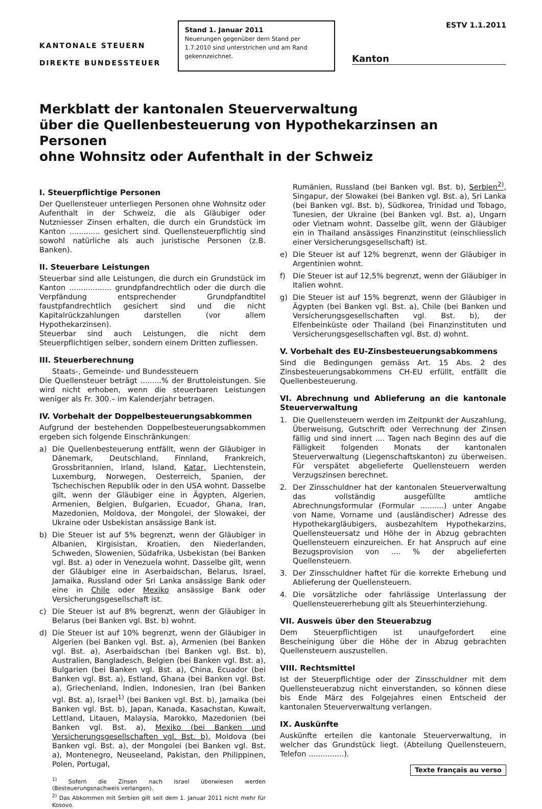KANTONALE STEUERN
DIREKTE BUNDESSTEUER
Stand 1. Januar 2011
Neuerungen gegenüber dem Stand per 1.7.2010 sind unterstrichen und am Rand gekennzeichnet.
ESTV 1.1.2011
Kanton
Merkblatt der kantonalen Steuerverwaltung
über die Quellenbesteuerung von Hypothekarzinsen an Personen
ohne Wohnsitz oder Aufenthalt in der Schweiz
I. Steuerpflichtige Personen
Der Quellensteuer unterliegen Personen ohne Wohnsitz oder Aufenthalt in der Schweiz, die als Gläubiger oder Nutzniesser Zinsen erhalten, die durch ein Grundstück im Kanton ............. gesichert sind. Quellensteuerpflichtig sind sowohl natürliche als auch juristische Personen (z.B. Banken).
II. Steuerbare Leistungen
Steuerbar sind alle Leistungen, die durch ein Grundstück im Kanton .................. grundpfandrechtlich oder die durch die Verpfändung entsprechender Grundpfandtitel faustpfandrechtlich gesichert sind und die nicht Kapitalrückzahlungen darstellen (vor allem Hypothekarzinsen).
Steuerbar sind auch Leistungen, die nicht dem Steuerpflichtigen selber, sondern einem Dritten zufliessen.
III. Steuerberechnung
Staats-, Gemeinde- und Bundessteuern
Die Quellensteuer beträgt .........% der Bruttoleistungen. Sie wird nicht erhoben, wenn die steuerbaren Leistungen weniger als Fr. 300.– im Kalenderjahr betragen.
IV. Vorbehalt der Doppelbesteuerungsabkommen
Aufgrund der bestehenden Doppelbesteuerungsabkommen ergeben sich folgende Einschränkungen:
a) Die Quellenbesteuerung entfällt, wenn der Gläubiger in Dänemark, Deutschland, Finnland, Frankreich, Grossbritannien, Irland, Island, Katar, Liechtenstein, Luxemburg, Norwegen, Oesterreich, Spanien, der Tschechischen Republik oder in den USA wohnt. Dasselbe gilt, wenn der Gläubiger eine in Ägypten, Algerien, Armenien, Belgien, Bulgarien, Ecuador, Ghana, Iran, Mazedonien, Moldova, der Mongolei, der Slowakei, der Ukraine oder Usbekistan ansässige Bank ist.
b) Die Steuer ist auf 5% begrenzt, wenn der Gläubiger in Albanien, Kirgisistan, Kroatien, den Niederlanden, Schweden, Slowenien, Südafrika, Usbekistan (bei Banken vgl. Bst. a) oder in Venezuela wohnt. Dasselbe gilt, wenn der Gläubiger eine in Aserbaidschan, Belarus, Israel, Jamaika, Russland oder Sri Lanka ansässige Bank oder eine in Chile oder Mexiko ansässige Bank oder Versicherungsgesellschaft ist.
c) Die Steuer ist auf 8% begrenzt, wenn der Gläubiger in Belarus (bei Banken vgl. Bst. b) wohnt.
d) Die Steuer ist auf 10% begrenzt, wenn der Gläubiger in Algerien (bei Banken vgl. Bst. a), Armenien (bei Banken vgl. Bst. a), Aserbaidschan (bei Banken vgl. Bst. b), Australien, Bangladesch, Belgien (bei Banken vgl. Bst. a), Bulgarien (bei Banken vgl. Bst. a), China, Ecuador (bei Banken vgl. Bst. a), Estland, Ghana (bei Banken vgl. Bst. a), Griechenland, Indien, Indonesien, Iran (bei Banken vgl. Bst. a), Israel<sup>1)</sup> (bei Banken vgl. Bst. b), Jamaika (bei Banken vgl. Bst. b), Japan, Kanada, Kasachstan, Kuwait, Lettland, Litauen, Malaysia, Marokko, Mazedonien (bei Banken vgl. Bst. a), Mexiko (bei Banken und Versicherungsgesellschaften vgl. Bst. b), Moldova (bei Banken vgl. Bst. a), der Mongolei (bei Banken vgl. Bst. a), Montenegro, Neuseeland, Pakistan, den Philippinen, Polen, Portugal,
<sup>1)</sup> Sofern die Zinsen nach Israel überwiesen werden (Besteuerungsnachweis verlangen).
<sup>2)</sup> Das Abkommen mit Serbien gilt seit dem 1. Januar 2011 nicht mehr für Kosovo.
Rumänien, Russland (bei Banken vgl. Bst. b), Serbien<sup>2)</sup>, Singapur, der Slowakei (bei Banken vgl. Bst. a), Sri Lanka (bei Banken vgl. Bst. b), Südkorea, Trinidad und Tobago, Tunesien, der Ukraine (bei Banken vgl. Bst. a), Ungarn oder Vietnam wohnt. Dasselbe gilt, wenn der Gläubiger ein in Thailand ansässiges Finanzinstitut (einschliesslich einer Versicherungsgesellschaft) ist.
e) Die Steuer ist auf 12% begrenzt, wenn der Gläubiger in Argentinien wohnt.
f) Die Steuer ist auf 12,5% begrenzt, wenn der Gläubiger in Italien wohnt.
g) Die Steuer ist auf 15% begrenzt, wenn der Gläubiger in Ägypten (bei Banken vgl. Bst. a), Chile (bei Banken und Versicherungsgesellschaften vgl. Bst. b), der Elfenbeinküste oder Thailand (bei Finanzinstituten und Versicherungsgesellschaften vgl. Bst. d) wohnt.
V. Vorbehalt des EU-Zinsbesteuerungsabkommens
Sind die Bedingungen gemäss Art. 15 Abs. 2 des Zinsbesteuerungsabkommens CH-EU erfüllt, entfällt die Quellenbesteuerung.
VI. Abrechnung und Ablieferung an die kantonale Steuerverwaltung
1. Die Quellensteuern werden im Zeitpunkt der Auszahlung, Überweisung, Gutschrift oder Verrechnung der Zinsen fällig und sind innert .... Tagen nach Beginn des auf die Fälligkeit folgenden Monats der kantonalen Steuerverwaltung (Liegenschaftskanton) zu überweisen. Für verspätet abgelieferte Quellensteuern werden Verzugszinsen berechnet.
2. Der Zinsschuldner hat der kantonalen Steuerverwaltung das vollständig ausgefüllte amtliche Abrechnungsformular (Formular ..........) unter Angabe von Name, Vorname und (ausländischer) Adresse des Hypothekargläubigers, ausbezahltem Hypothekarzins, Quellensteuersatz und Höhe der in Abzug gebrachten Quellensteuern einzureichen. Er hat Anspruch auf eine Bezugsprovision von .... % der abgelieferten Quellensteuern.
3. Der Zinsschuldner haftet für die korrekte Erhebung und Ablieferung der Quellensteuern.
4. Die vorsätzliche oder fahrlässige Unterlassung der Quellensteuererhebung gilt als Steuerhinterziehung.
VII. Ausweis über den Steuerabzug
Dem Steuerpflichtigen ist unaufgefordert eine Bescheinigung über die Höhe der in Abzug gebrachten Quellensteuern auszustellen.
VIII. Rechtsmittel
Ist der Steuerpflichtige oder der Zinsschuldner mit dem Quellensteuerabzug nicht einverstanden, so können diese bis Ende März des Folgejahres einen Entscheid der kantonalen Steuerverwaltung verlangen.
IX. Auskünfte
Auskünfte erteilen die kantonale Steuerverwaltung, in welcher das Grundstück liegt. (Abteilung Quellensteuern, Telefon ...............).
Texte français au verso